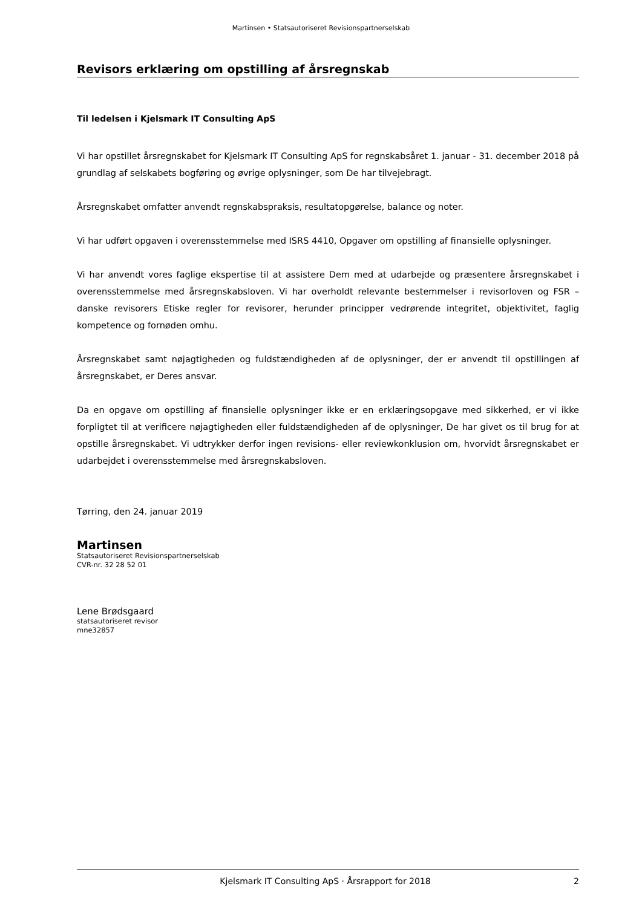Martinsen • Statsautoriseret Revisionspartnerselskab
Revisors erklæring om opstilling af årsregnskab
Til ledelsen i Kjelsmark IT Consulting ApS
Vi har opstillet årsregnskabet for Kjelsmark IT Consulting ApS for regnskabsåret 1. januar - 31. december 2018 på grundlag af selskabets bogføring og øvrige oplysninger, som De har tilvejebragt.
Årsregnskabet omfatter anvendt regnskabspraksis, resultatopgørelse, balance og noter.
Vi har udført opgaven i overensstemmelse med ISRS 4410, Opgaver om opstilling af finansielle oplysninger.
Vi har anvendt vores faglige ekspertise til at assistere Dem med at udarbejde og præsentere årsregnskabet i overensstemmelse med årsregnskabsloven. Vi har overholdt relevante bestemmelser i revisorloven og FSR – danske revisorers Etiske regler for revisorer, herunder principper vedrørende integritet, objektivitet, faglig kompetence og fornøden omhu.
Årsregnskabet samt nøjagtigheden og fuldstændigheden af de oplysninger, der er anvendt til opstillingen af årsregnskabet, er Deres ansvar.
Da en opgave om opstilling af finansielle oplysninger ikke er en erklæringsopgave med sikkerhed, er vi ikke forpligtet til at verificere nøjagtigheden eller fuldstændigheden af de oplysninger, De har givet os til brug for at opstille årsregnskabet. Vi udtrykker derfor ingen revisions- eller reviewkonklusion om, hvorvidt årsregnskabet er udarbejdet i overensstemmelse med årsregnskabsloven.
Tørring, den 24. januar 2019
Martinsen
Statsautoriseret Revisionspartnerselskab
CVR-nr. 32 28 52 01
Lene Brødsgaard
statsautoriseret revisor
mne32857
Kjelsmark IT Consulting ApS · Årsrapport for 2018 2